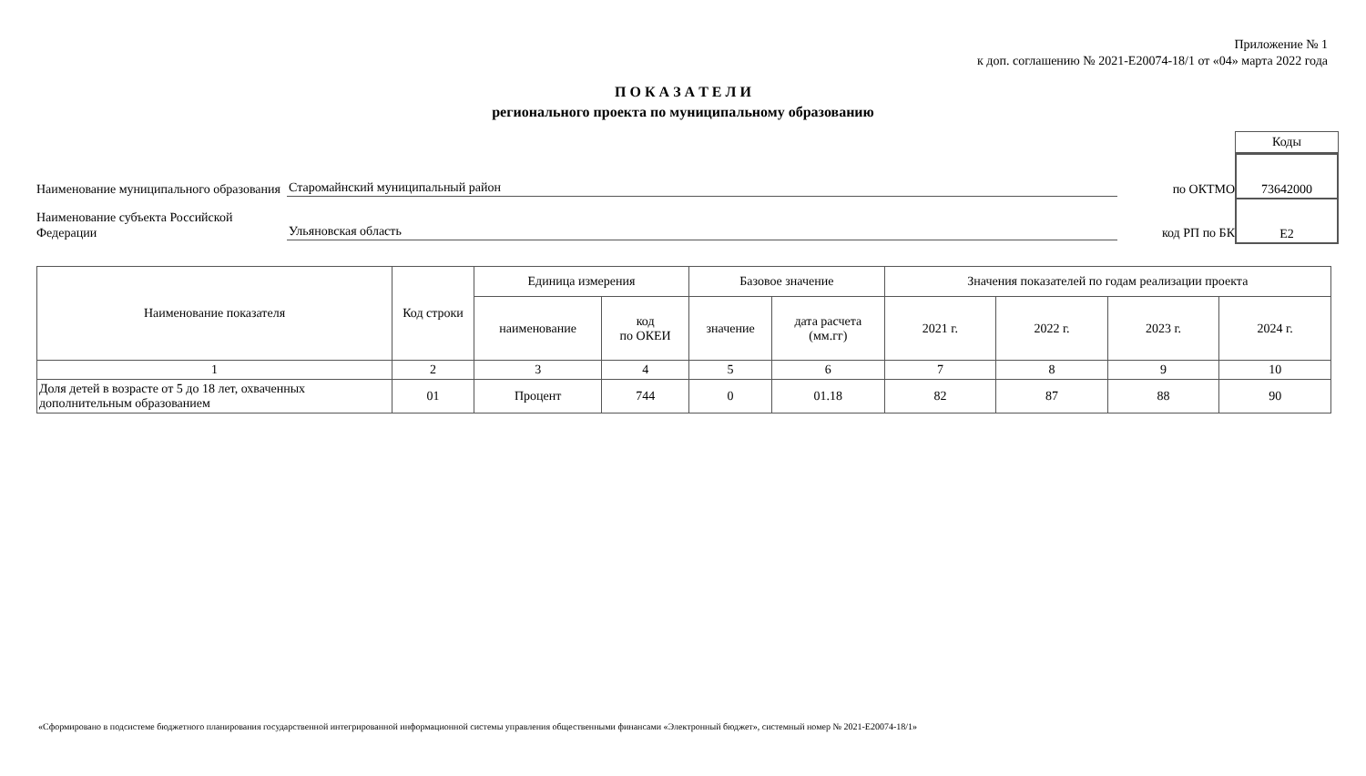Приложение № 1
к доп. соглашению № 2021-Е20074-18/1 от «04» марта 2022 года
П О К А З А Т Е Л И
регионального проекта по муниципальному образованию
Наименование муниципального образования
Старомайнский муниципальный район
по ОКТМО
Наименование субъекта Российской Федерации
Ульяновская область
код РП по БК
Коды
73642000
Е2
| Наименование показателя | Код строки | Единица измерения | | Базовое значение | | Значения показателей по годам реализации проекта | | | |
| --- | --- | --- | --- | --- | --- | --- | --- | --- | --- |
| | | наименование | код по ОКЕИ | значение | дата расчета (мм.гг) | 2021 г. | 2022 г. | 2023 г. | 2024 г. |
| 1 | 2 | 3 | 4 | 5 | 6 | 7 | 8 | 9 | 10 |
| Доля детей в возрасте от 5 до 18 лет, охваченных дополнительным образованием | 01 | Процент | 744 | 0 | 01.18 | 82 | 87 | 88 | 90 |
«Сформировано в подсистеме бюджетного планирования государственной интегрированной информационной системы управления общественными финансами «Электронный бюджет», системный номер № 2021-Е20074-18/1»